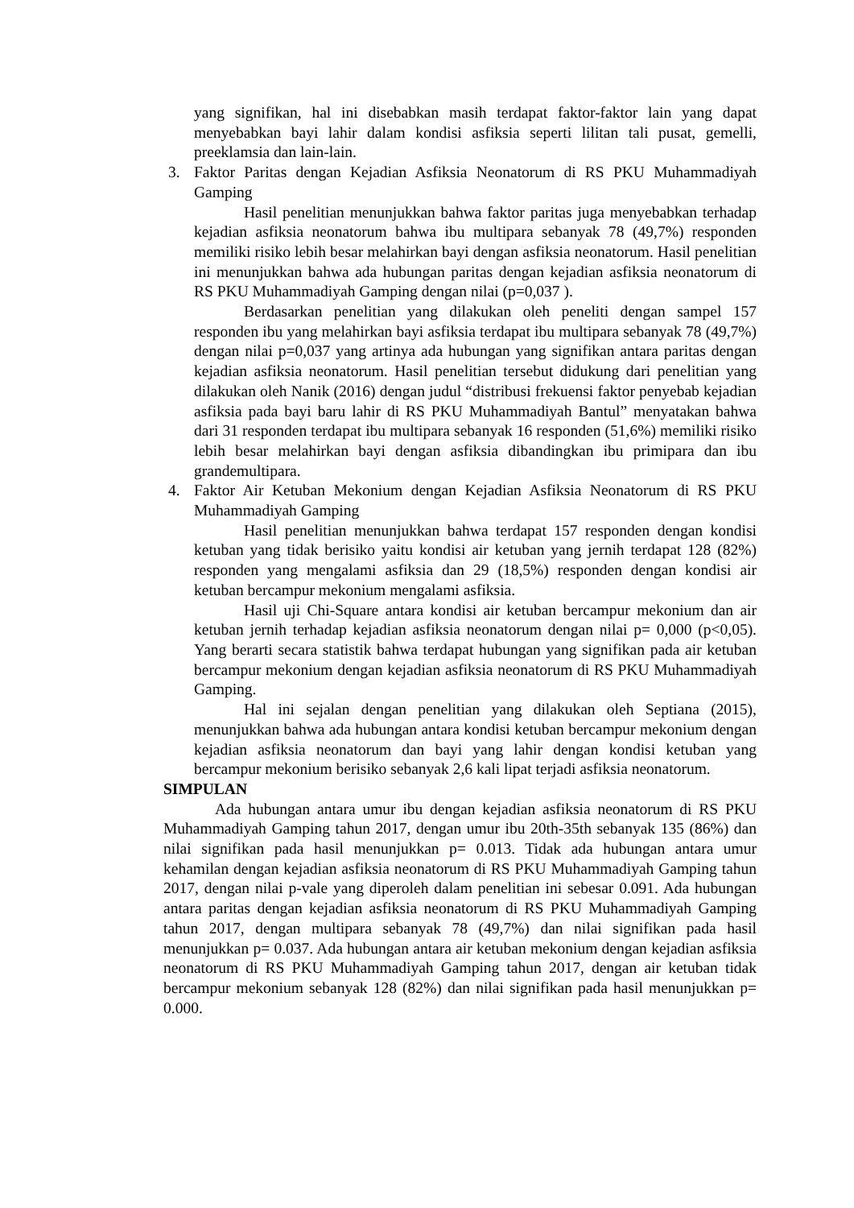yang signifikan, hal ini disebabkan masih terdapat faktor-faktor lain yang dapat menyebabkan bayi lahir dalam kondisi asfiksia seperti lilitan tali pusat, gemelli, preeklamsia dan lain-lain.
3. Faktor Paritas dengan Kejadian Asfiksia Neonatorum di RS PKU Muhammadiyah Gamping
Hasil penelitian menunjukkan bahwa faktor paritas juga menyebabkan terhadap kejadian asfiksia neonatorum bahwa ibu multipara sebanyak 78 (49,7%) responden memiliki risiko lebih besar melahirkan bayi dengan asfiksia neonatorum. Hasil penelitian ini menunjukkan bahwa ada hubungan paritas dengan kejadian asfiksia neonatorum di RS PKU Muhammadiyah Gamping dengan nilai (p=0,037 ).
Berdasarkan penelitian yang dilakukan oleh peneliti dengan sampel 157 responden ibu yang melahirkan bayi asfiksia terdapat ibu multipara sebanyak 78 (49,7%) dengan nilai p=0,037 yang artinya ada hubungan yang signifikan antara paritas dengan kejadian asfiksia neonatorum. Hasil penelitian tersebut didukung dari penelitian yang dilakukan oleh Nanik (2016) dengan judul “distribusi frekuensi faktor penyebab kejadian asfiksia pada bayi baru lahir di RS PKU Muhammadiyah Bantul” menyatakan bahwa dari 31 responden terdapat ibu multipara sebanyak 16 responden (51,6%) memiliki risiko lebih besar melahirkan bayi dengan asfiksia dibandingkan ibu primipara dan ibu grandemultipara.
4. Faktor Air Ketuban Mekonium dengan Kejadian Asfiksia Neonatorum di RS PKU Muhammadiyah Gamping
Hasil penelitian menunjukkan bahwa terdapat 157 responden dengan kondisi ketuban yang tidak berisiko yaitu kondisi air ketuban yang jernih terdapat 128 (82%) responden yang mengalami asfiksia dan 29 (18,5%) responden dengan kondisi air ketuban bercampur mekonium mengalami asfiksia.
Hasil uji Chi-Square antara kondisi air ketuban bercampur mekonium dan air ketuban jernih terhadap kejadian asfiksia neonatorum dengan nilai p= 0,000 (p<0,05). Yang berarti secara statistik bahwa terdapat hubungan yang signifikan pada air ketuban bercampur mekonium dengan kejadian asfiksia neonatorum di RS PKU Muhammadiyah Gamping.
Hal ini sejalan dengan penelitian yang dilakukan oleh Septiana (2015), menunjukkan bahwa ada hubungan antara kondisi ketuban bercampur mekonium dengan kejadian asfiksia neonatorum dan bayi yang lahir dengan kondisi ketuban yang bercampur mekonium berisiko sebanyak 2,6 kali lipat terjadi asfiksia neonatorum.
SIMPULAN
Ada hubungan antara umur ibu dengan kejadian asfiksia neonatorum di RS PKU Muhammadiyah Gamping tahun 2017, dengan umur ibu 20th-35th sebanyak 135 (86%) dan nilai signifikan pada hasil menunjukkan p= 0.013. Tidak ada hubungan antara umur kehamilan dengan kejadian asfiksia neonatorum di RS PKU Muhammadiyah Gamping tahun 2017, dengan nilai p-vale yang diperoleh dalam penelitian ini sebesar 0.091. Ada hubungan antara paritas dengan kejadian asfiksia neonatorum di RS PKU Muhammadiyah Gamping tahun 2017, dengan multipara sebanyak 78 (49,7%) dan nilai signifikan pada hasil menunjukkan p= 0.037. Ada hubungan antara air ketuban mekonium dengan kejadian asfiksia neonatorum di RS PKU Muhammadiyah Gamping tahun 2017, dengan air ketuban tidak bercampur mekonium sebanyak 128 (82%) dan nilai signifikan pada hasil menunjukkan p= 0.000.